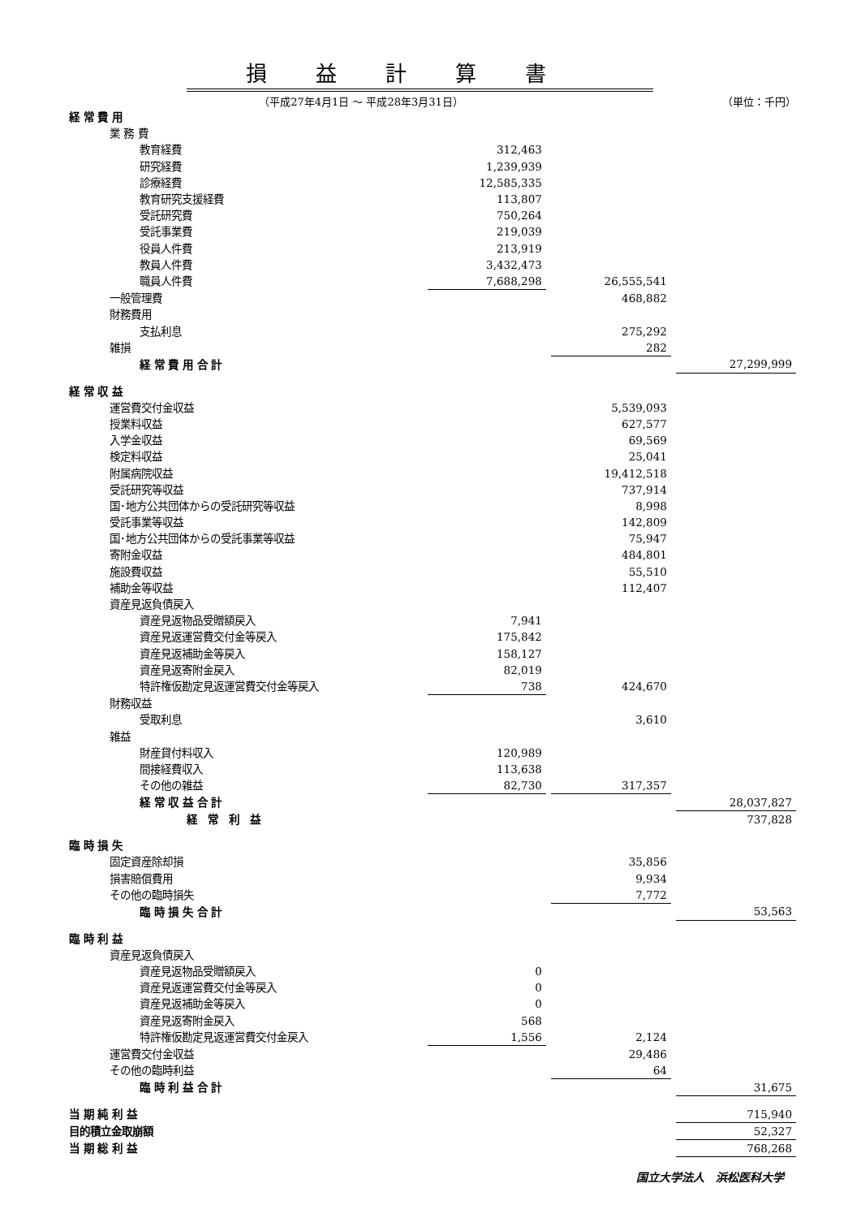損益計算書
（平成27年4月1日 ～ 平成28年3月31日） （単位：千円）
| 経 常 費 用 | | | | | |
| 業 務 費 | | | | | |
| 教育経費 | 312,463 | | | | |
| 研究経費 | 1,239,939 | | | | |
| 診療経費 | 12,585,335 | | | | |
| 教育研究支援経費 | 113,807 | | | | |
| 受託研究費 | 750,264 | | | | |
| 受託事業費 | 219,039 | | | | |
| 役員人件費 | 213,919 | | | | |
| 教員人件費 | 3,432,473 | | | | |
| 職員人件費 | 7,688,298 | | 26,555,541 | | |
| 一般管理費 | | | 468,882 | | |
| 財務費用 | | | | | |
| 支払利息 | | | 275,292 | | |
| 雑損 | | | 282 | | |
| 経 常 費 用 合 計 | | | | | 27,299,999 |
| 経 常 収 益 | | | | | |
| 運営費交付金収益 | | | 5,539,093 | | |
| 授業料収益 | | | 627,577 | | |
| 入学金収益 | | | 69,569 | | |
| 検定料収益 | | | 25,041 | | |
| 附属病院収益 | | | 19,412,518 | | |
| 受託研究等収益 | | | 737,914 | | |
| 国･地方公共団体からの受託研究等収益 | | | 8,998 | | |
| 受託事業等収益 | | | 142,809 | | |
| 国･地方公共団体からの受託事業等収益 | | | 75,947 | | |
| 寄附金収益 | | | 484,801 | | |
| 施設費収益 | | | 55,510 | | |
| 補助金等収益 | | | 112,407 | | |
| 資産見返負債戻入 | | | | | |
| 資産見返物品受贈額戻入 | 7,941 | | | | |
| 資産見返運営費交付金等戻入 | 175,842 | | | | |
| 資産見返補助金等戻入 | 158,127 | | | | |
| 資産見返寄附金戻入 | 82,019 | | | | |
| 特許権仮勘定見返運営費交付金等戻入 | 738 | | 424,670 | | |
| 財務収益 | | | | | |
| 受取利息 | | | 3,610 | | |
| 雑益 | | | | | |
| 財産貸付料収入 | 120,989 | | | | |
| 間接経費収入 | 113,638 | | | | |
| その他の雑益 | 82,730 | | 317,357 | | |
| 経 常 収 益 合 計 | | | | | 28,037,827 |
| 経 常 利 益 | | | | | 737,828 |
| 臨 時 損 失 | | | | | |
| 固定資産除却損 | | | 35,856 | | |
| 損害賠償費用 | | | 9,934 | | |
| その他の臨時損失 | | | 7,772 | | |
| 臨 時 損 失 合 計 | | | | | 53,563 |
| 臨 時 利 益 | | | | | |
| 資産見返負債戻入 | | | | | |
| 資産見返物品受贈額戻入 | 0 | | | | |
| 資産見返運営費交付金等戻入 | 0 | | | | |
| 資産見返補助金等戻入 | 0 | | | | |
| 資産見返寄附金戻入 | 568 | | | | |
| 特許権仮勘定見返運営費交付金戻入 | 1,556 | | 2,124 | | |
| 運営費交付金収益 | | | 29,486 | | |
| その他の臨時利益 | | | 64 | | |
| 臨 時 利 益 合 計 | | | | | 31,675 |
| 当 期 純 利 益 | | | | | 715,940 |
| 目的積立金取崩額 | | | | | 52,327 |
| 当 期 総 利 益 | | | | | 768,268 |
国立大学法人　浜松医科大学